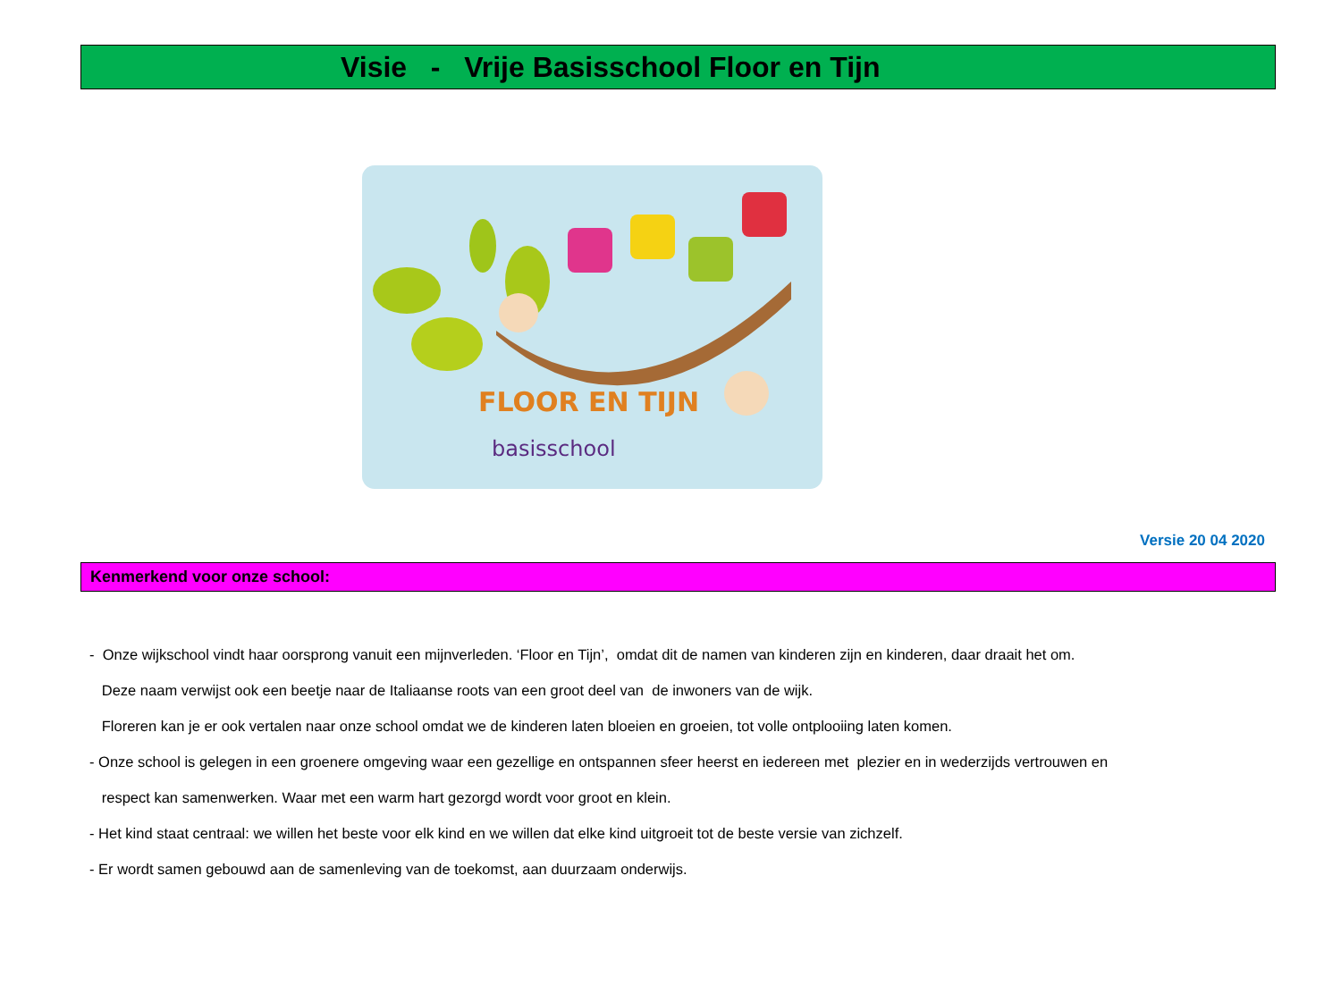Visie - Vrije Basisschool Floor en Tijn
FLOOR EN TIJN
basisschool
Versie 20 04 2020
Kenmerkend voor onze school:
- Onze wijkschool vindt haar oorsprong vanuit een mijnverleden. ‘Floor en Tijn’, omdat dit de namen van kinderen zijn en kinderen, daar draait het om.
Deze naam verwijst ook een beetje naar de Italiaanse roots van een groot deel van de inwoners van de wijk.
Floreren kan je er ook vertalen naar onze school omdat we de kinderen laten bloeien en groeien, tot volle ontplooiing laten komen.
- Onze school is gelegen in een groenere omgeving waar een gezellige en ontspannen sfeer heerst en iedereen met plezier en in wederzijds vertrouwen en
respect kan samenwerken. Waar met een warm hart gezorgd wordt voor groot en klein.
- Het kind staat centraal: we willen het beste voor elk kind en we willen dat elke kind uitgroeit tot de beste versie van zichzelf.
- Er wordt samen gebouwd aan de samenleving van de toekomst, aan duurzaam onderwijs.